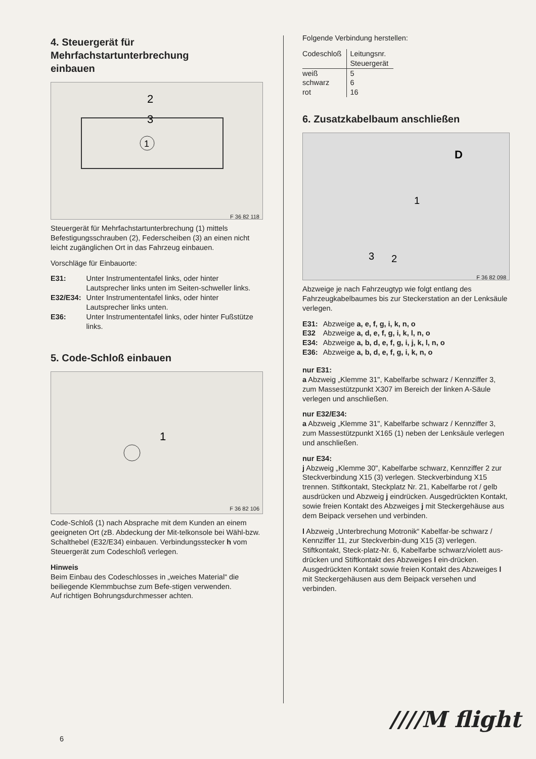4. Steuergerät für
Mehrfachstartunterbrechung
einbauen
2
3
1
F 36 82 118
Steuergerät für Mehrfachstartunterbrechung (1) mittels Befestigungsschrauben (2), Federscheiben (3) an einen nicht leicht zugänglichen Ort in das Fahrzeug einbauen.
Vorschläge für Einbauorte:
| E31: | Unter Instrumententafel links, oder hinter Lautsprecher links unten im Seiten-schweller links. |
| E32/E34: | Unter Instrumententafel links, oder hinter Lautsprecher links unten. |
| E36: | Unter Instrumententafel links, oder hinter Fußstütze links. |
5. Code-Schloß einbauen
1
F 36 82 106
Code-Schloß (1) nach Absprache mit dem Kunden an einem geeigneten Ort (zB. Abdeckung der Mit-telkonsole bei Wähl-bzw. Schalthebel (E32/E34) einbauen. Verbindungsstecker h vom Steuergerät zum Codeschloß verlegen.
Hinweis
Beim Einbau des Codeschlosses in „weiches Material“ die beiliegende Klemmbuchse zum Befe-stigen verwenden.
Auf richtigen Bohrungsdurchmesser achten.
Folgende Verbindung herstellen:
| Codeschloß | Leitungsnr. Steuergerät |
| --- | --- |
| weiß | 5 |
| schwarz | 6 |
| rot | 16 |
6. Zusatzkabelbaum anschließen
D
1
3
2
F 36 82 098
Abzweige je nach Fahrzeugtyp wie folgt entlang des Fahrzeugkabelbaumes bis zur Steckerstation an der Lenksäule verlegen.
| E31: | Abzweige a, e, f, g, i, k, n, o |
| E32 | Abzweige a, d, e, f, g, i, k, l, n, o |
| E34: | Abzweige a, b, d, e, f, g, i, j, k, l, n, o |
| E36: | Abzweige a, b, d, e, f, g, i, k, n, o |
nur E31:
a Abzweig „Klemme 31", Kabelfarbe schwarz / Kennziffer 3, zum Massestützpunkt X307 im Bereich der linken A-Säule verlegen und anschließen.
nur E32/E34:
a Abzweig „Klemme 31", Kabelfarbe schwarz / Kennziffer 3, zum Massestützpunkt X165 (1) neben der Lenksäule verlegen und anschließen.
nur E34:
j Abzweig „Klemme 30", Kabelfarbe schwarz, Kennziffer 2 zur Steckverbindung X15 (3) verlegen. Steckverbindung X15 trennen. Stiftkontakt, Steckplatz Nr. 21, Kabelfarbe rot / gelb ausdrücken und Abzweig j eindrücken. Ausgedrückten Kontakt, sowie freien Kontakt des Abzweiges j mit Steckergehäuse aus dem Beipack versehen und verbinden.
l Abzweig „Unterbrechung Motronik“ Kabelfar-be schwarz / Kennziffer 11, zur Steckverbin-dung X15 (3) verlegen. Stiftkontakt, Steck-platz-Nr. 6, Kabelfarbe schwarz/violett aus-drücken und Stiftkontakt des Abzweiges l ein-drücken.
Ausgedrückten Kontakt sowie freien Kontakt des Abzweiges l mit Steckergehäusen aus dem Beipack versehen und verbinden.
////M flight
6